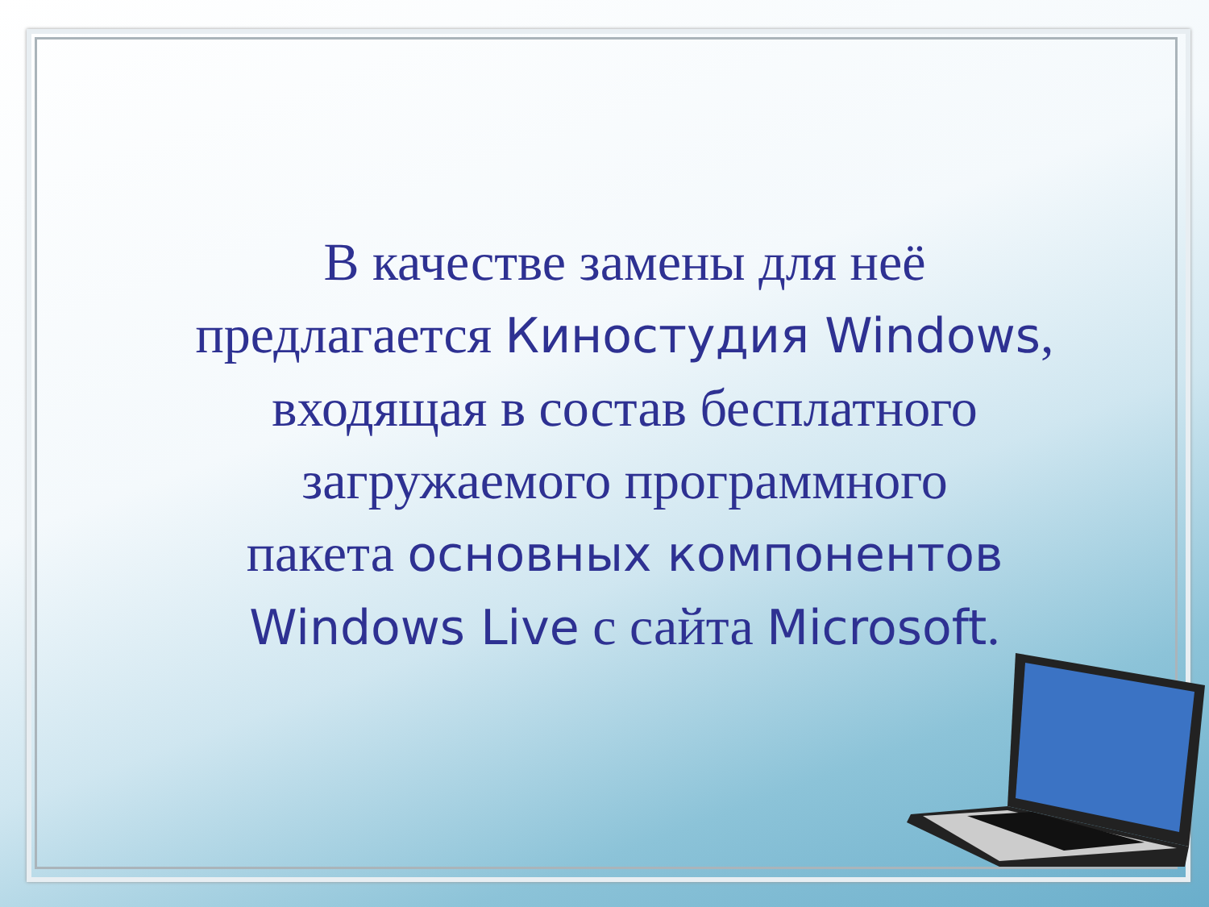В качестве замены для неё
предлагается Киностудия Windows,
входящая в состав бесплатного
загружаемого программного
пакета основных компонентов
Windows Live с сайта Microsoft.